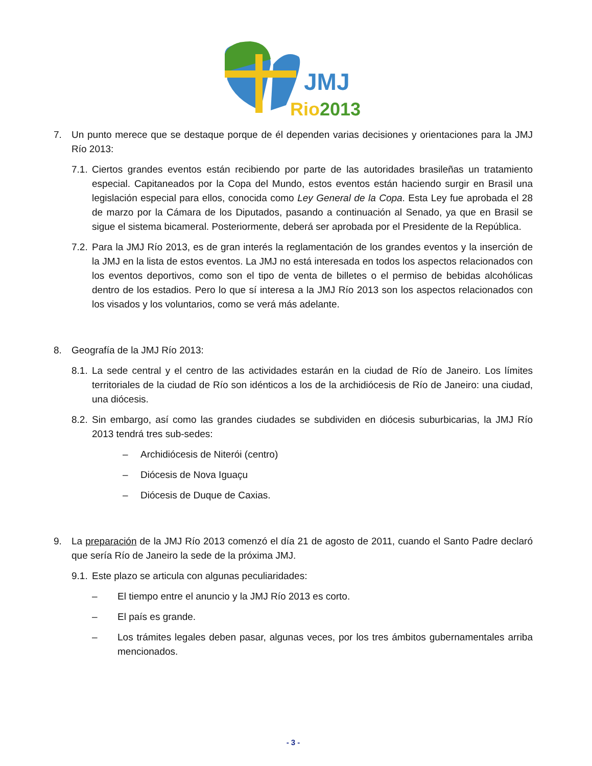JMJ
Rio2013
7. Un punto merece que se destaque porque de él dependen varias decisiones y orientaciones para la JMJ Río 2013:
7.1. Ciertos grandes eventos están recibiendo por parte de las autoridades brasileñas un tratamiento especial. Capitaneados por la Copa del Mundo, estos eventos están haciendo surgir en Brasil una legislación especial para ellos, conocida como Ley General de la Copa. Esta Ley fue aprobada el 28 de marzo por la Cámara de los Diputados, pasando a continuación al Senado, ya que en Brasil se sigue el sistema bicameral. Posteriormente, deberá ser aprobada por el Presidente de la República.
7.2. Para la JMJ Río 2013, es de gran interés la reglamentación de los grandes eventos y la inserción de la JMJ en la lista de estos eventos. La JMJ no está interesada en todos los aspectos relacionados con los eventos deportivos, como son el tipo de venta de billetes o el permiso de bebidas alcohólicas dentro de los estadios. Pero lo que sí interesa a la JMJ Río 2013 son los aspectos relacionados con los visados y los voluntarios, como se verá más adelante.
8. Geografía de la JMJ Río 2013:
8.1. La sede central y el centro de las actividades estarán en la ciudad de Río de Janeiro. Los límites territoriales de la ciudad de Río son idénticos a los de la archidiócesis de Río de Janeiro: una ciudad, una diócesis.
8.2. Sin embargo, así como las grandes ciudades se subdividen en diócesis suburbicarias, la JMJ Río 2013 tendrá tres sub-sedes:
– Archidiócesis de Niterói (centro)
– Diócesis de Nova Iguaçu
– Diócesis de Duque de Caxias.
9. La preparación de la JMJ Río 2013 comenzó el día 21 de agosto de 2011, cuando el Santo Padre declaró que sería Río de Janeiro la sede de la próxima JMJ.
9.1. Este plazo se articula con algunas peculiaridades:
– El tiempo entre el anuncio y la JMJ Río 2013 es corto.
– El país es grande.
– Los trámites legales deben pasar, algunas veces, por los tres ámbitos gubernamentales arriba mencionados.
- 3 -